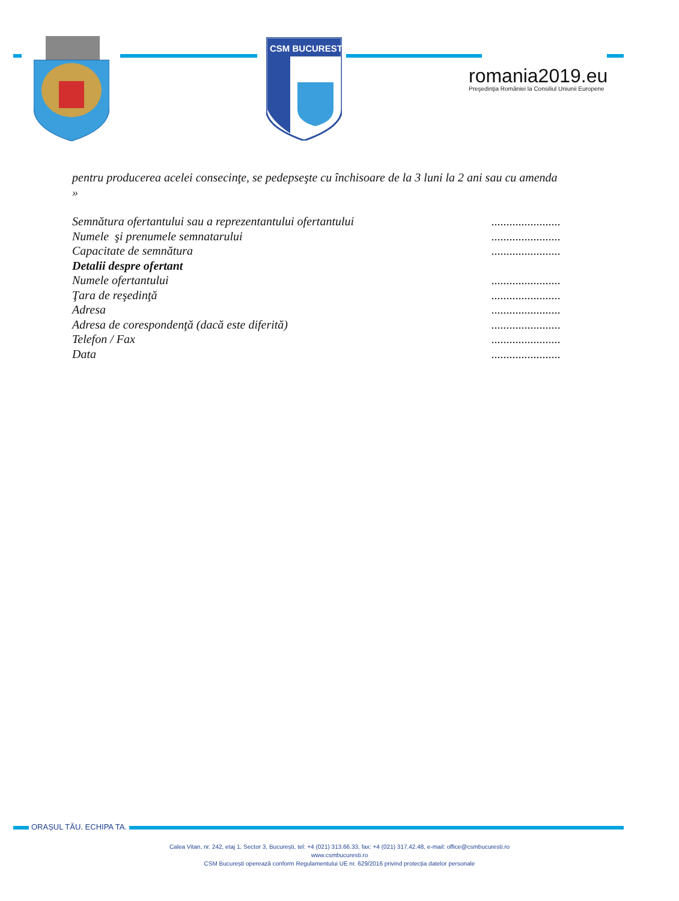CSM BUCURESTI
romania2019.eu
Preşedinţia României la Consiliul Uniunii Europene
pentru producerea acelei consecinţe, se pedepseşte cu închisoare de la 3 luni la 2 ani sau cu amenda »
Semnătura ofertantului sau a reprezentantului ofertantului.......................
Numele şi prenumele semnatarului.......................
Capacitate de semnătura.......................
Detalii despre ofertant
Numele ofertantului.......................
Ţara de reşedinţă.......................
Adresa.......................
Adresa de corespondenţă (dacă este diferită).......................
Telefon / Fax.......................
Data.......................
ORAȘUL TĂU. ECHIPA TA.
Calea Vitan, nr. 242, etaj 1, Sector 3, București, tel: +4 (021) 313.66.33, fax: +4 (021) 317.42.48, e-mail: office@csmbucuresti.ro
www.csmbucuresti.ro
CSM București operează conform Regulamentului UE nr. 629/2016 privind protecția datelor personale